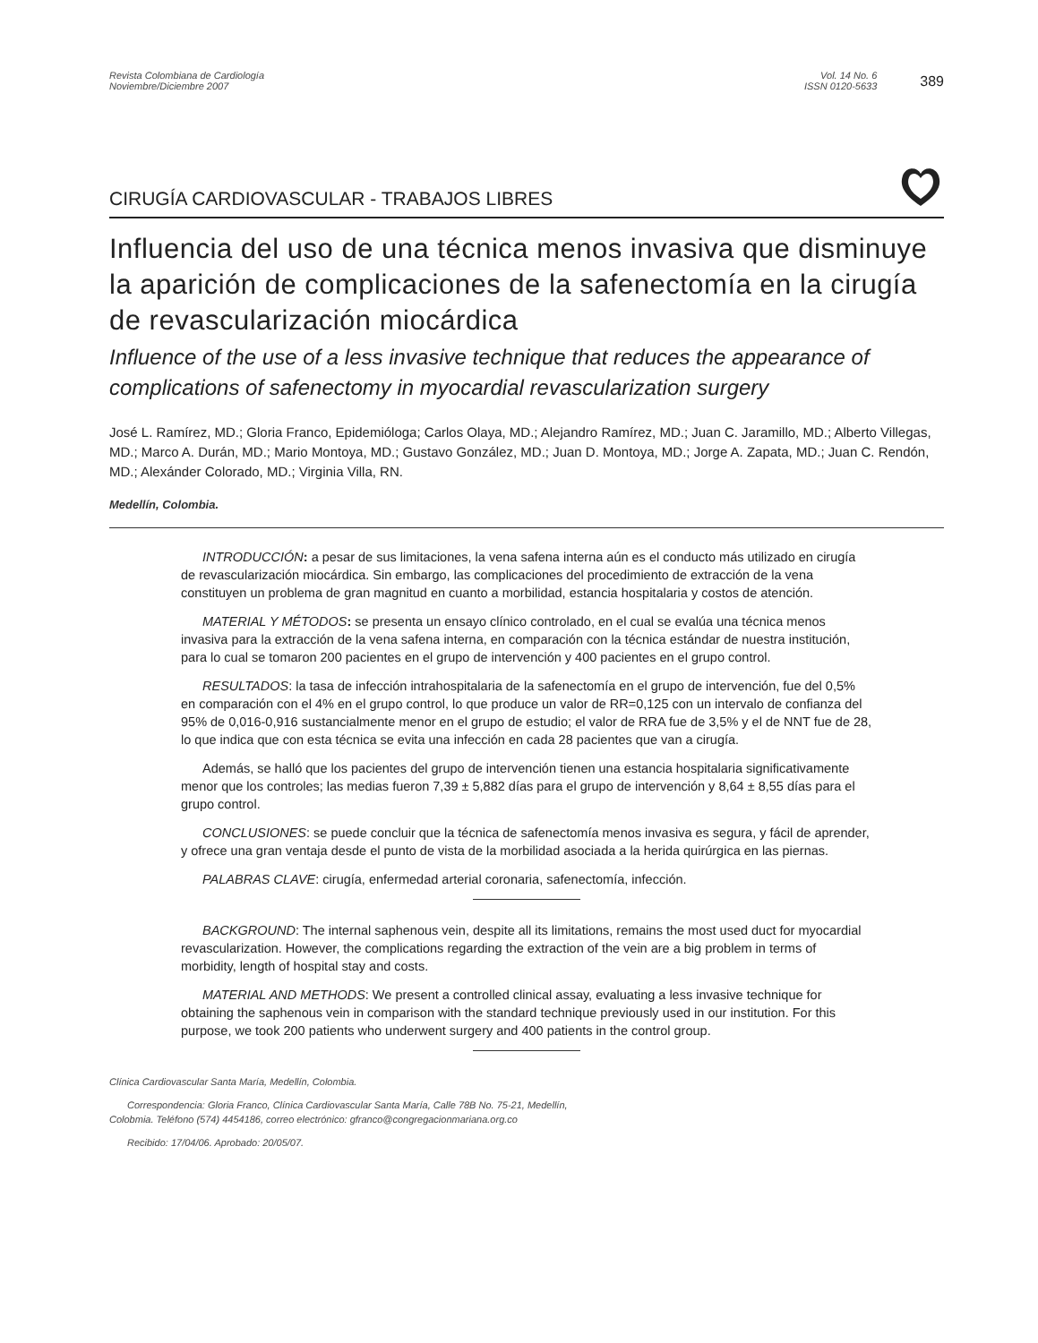Revista Colombiana de Cardiología
Noviembre/Diciembre 2007
Vol. 14 No. 6
ISSN 0120-5633
389
CIRUGÍA CARDIOVASCULAR - TRABAJOS LIBRES
Influencia del uso de una técnica menos invasiva que disminuye la aparición de complicaciones de la safenectomía en la cirugía de revascularización miocárdica
Influence of the use of a less invasive technique that reduces the appearance of complications of safenectomy in myocardial revascularization surgery
José L. Ramírez, MD.; Gloria Franco, Epidemióloga; Carlos Olaya, MD.; Alejandro Ramírez, MD.; Juan C. Jaramillo, MD.; Alberto Villegas, MD.; Marco A. Durán, MD.; Mario Montoya, MD.; Gustavo González, MD.; Juan D. Montoya, MD.; Jorge A. Zapata, MD.; Juan C. Rendón, MD.; Alexánder Colorado, MD.; Virginia Villa, RN.
Medellín, Colombia.
INTRODUCCIÓN: a pesar de sus limitaciones, la vena safena interna aún es el conducto más utilizado en cirugía de revascularización miocárdica. Sin embargo, las complicaciones del procedimiento de extracción de la vena constituyen un problema de gran magnitud en cuanto a morbilidad, estancia hospitalaria y costos de atención.
MATERIAL Y MÉTODOS: se presenta un ensayo clínico controlado, en el cual se evalúa una técnica menos invasiva para la extracción de la vena safena interna, en comparación con la técnica estándar de nuestra institución, para lo cual se tomaron 200 pacientes en el grupo de intervención y 400 pacientes en el grupo control.
RESULTADOS: la tasa de infección intrahospitalaria de la safenectomía en el grupo de intervención, fue del 0,5% en comparación con el 4% en el grupo control, lo que produce un valor de RR=0,125 con un intervalo de confianza del 95% de 0,016-0,916 sustancialmente menor en el grupo de estudio; el valor de RRA fue de 3,5% y el de NNT fue de 28, lo que indica que con esta técnica se evita una infección en cada 28 pacientes que van a cirugía.
Además, se halló que los pacientes del grupo de intervención tienen una estancia hospitalaria significativamente menor que los controles; las medias fueron 7,39 ± 5,882 días para el grupo de intervención y 8,64 ± 8,55 días para el grupo control.
CONCLUSIONES: se puede concluir que la técnica de safenectomía menos invasiva es segura, y fácil de aprender, y ofrece una gran ventaja desde el punto de vista de la morbilidad asociada a la herida quirúrgica en las piernas.
PALABRAS CLAVE: cirugía, enfermedad arterial coronaria, safenectomía, infección.
BACKGROUND: The internal saphenous vein, despite all its limitations, remains the most used duct for myocardial revascularization. However, the complications regarding the extraction of the vein are a big problem in terms of morbidity, length of hospital stay and costs.
MATERIAL AND METHODS: We present a controlled clinical assay, evaluating a less invasive technique for obtaining the saphenous vein in comparison with the standard technique previously used in our institution. For this purpose, we took 200 patients who underwent surgery and 400 patients in the control group.
Clínica Cardiovascular Santa María, Medellín, Colombia.
Correspondencia: Gloria Franco, Clínica Cardiovascular Santa María, Calle 78B No. 75-21, Medellín, Colobmia. Teléfono (574) 4454186, correo electrónico: gfranco@congregacionmariana.org.co
Recibido: 17/04/06. Aprobado: 20/05/07.